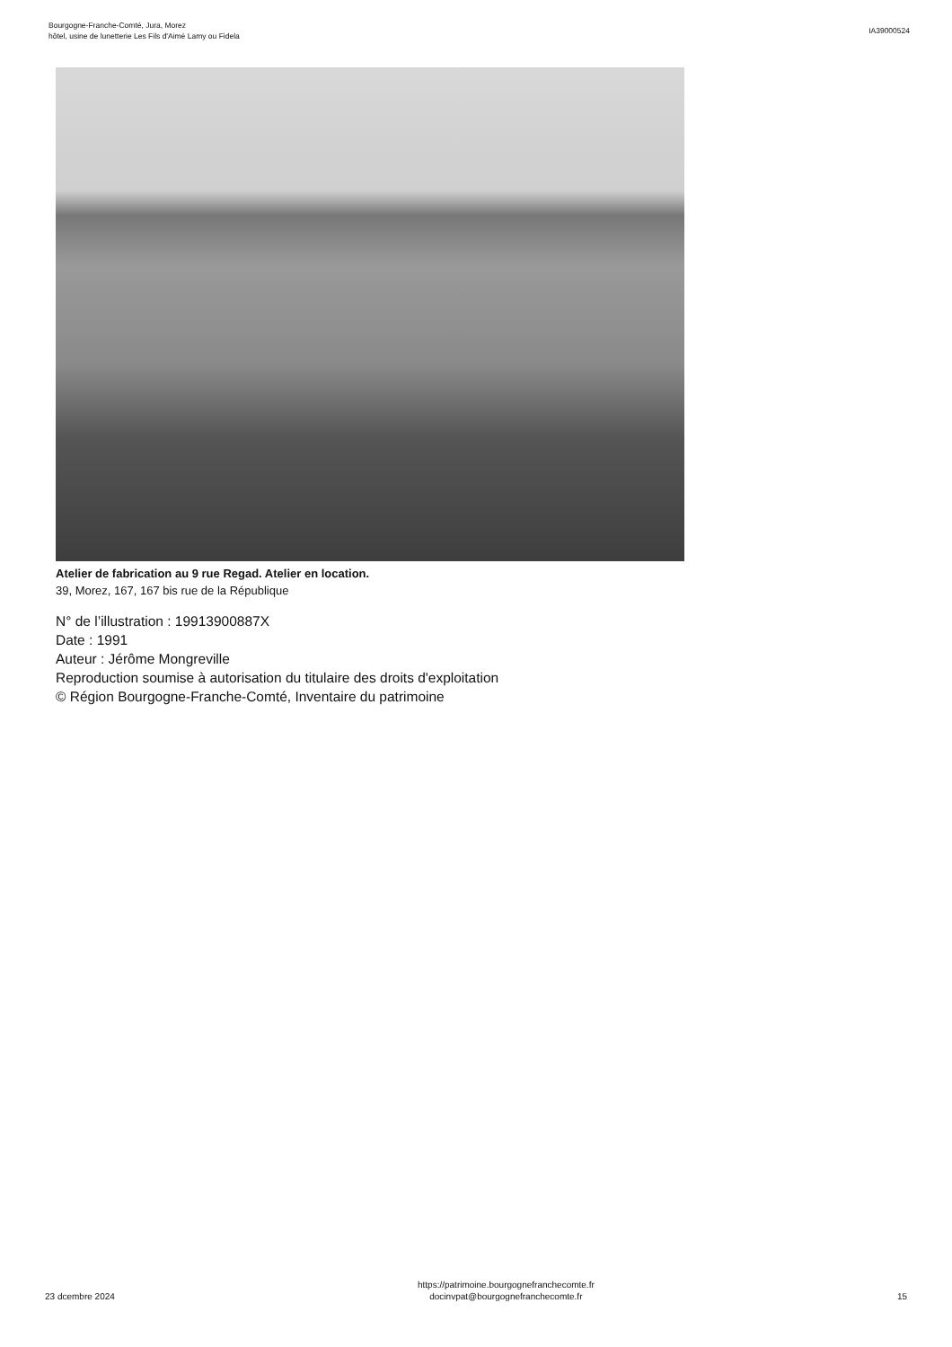Bourgogne-Franche-Comté, Jura, Morez
hôtel, usine de lunetterie Les Fils d'Aimé Lamy ou Fidela
IA39000524
Atelier de fabrication au 9 rue Regad. Atelier en location.
39, Morez, 167, 167 bis rue de la République
N° de l’illustration : 19913900887X
Date : 1991
Auteur : Jérôme Mongreville
Reproduction soumise à autorisation du titulaire des droits d'exploitation
© Région Bourgogne-Franche-Comté, Inventaire du patrimoine
23 dcembre 2024
https://patrimoine.bourgognefranchecomte.fr
docinvpat@bourgognefranchecomte.fr
15